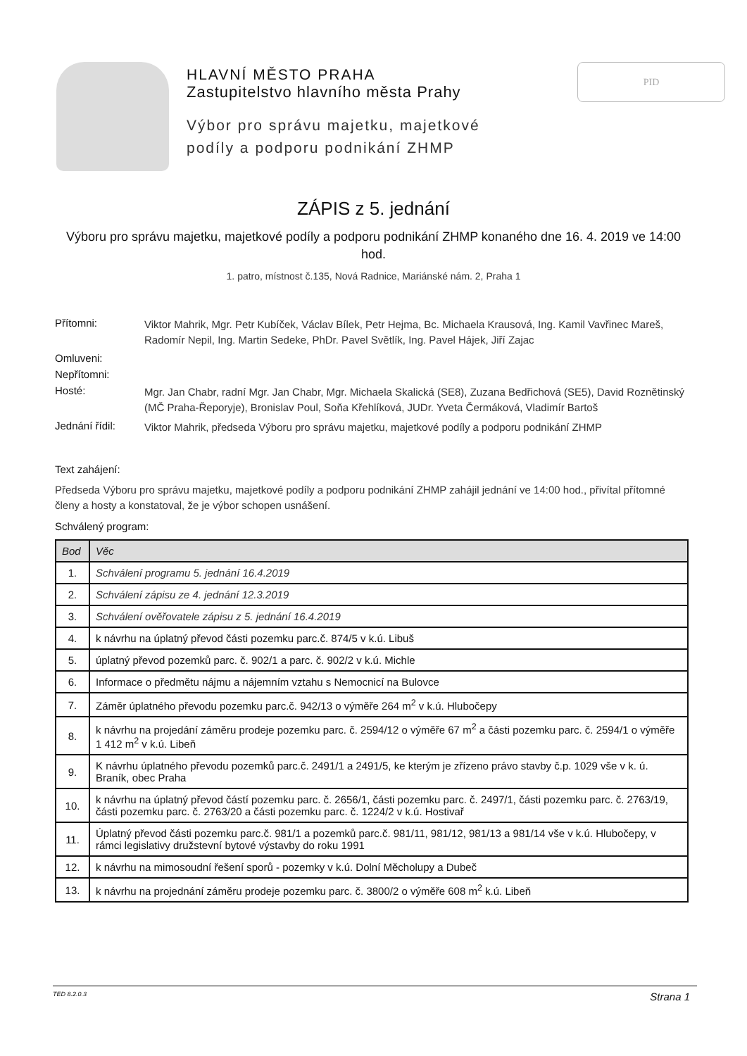HLAVNÍ MĚSTO PRAHA
Zastupitelstvo hlavního města Prahy
Výbor pro správu majetku, majetkové podíly a podporu podnikání ZHMP
PID
ZÁPIS z 5. jednání
Výboru pro správu majetku, majetkové podíly a podporu podnikání ZHMP konaného dne 16. 4. 2019 ve 14:00 hod.
1. patro, místnost č.135, Nová Radnice, Mariánské nám. 2, Praha 1
Přítomni:
Viktor Mahrik, Mgr. Petr Kubíček, Václav Bílek, Petr Hejma, Bc. Michaela Krausová, Ing. Kamil Vavřinec Mareš, Radomír Nepil, Ing. Martin Sedeke, PhDr. Pavel Světlík, Ing. Pavel Hájek, Jiří Zajac
Omluveni:
Nepřítomni:
Hosté:
Mgr. Jan Chabr, radní Mgr. Jan Chabr, Mgr. Michaela Skalická (SE8), Zuzana Bedřichová (SE5), David Roznětinský (MČ Praha-Řeporyje), Bronislav Poul, Soňa Křehlíková, JUDr. Yveta Čermáková, Vladimír Bartoš
Jednání řídil:
Viktor Mahrik, předseda Výboru pro správu majetku, majetkové podíly a podporu podnikání ZHMP
Text zahájení:
Předseda Výboru pro správu majetku, majetkové podíly a podporu podnikání ZHMP zahájil jednání ve 14:00 hod., přivítal přítomné členy a hosty a konstatoval, že je výbor schopen usnášení.
Schválený program:
| Bod | Věc |
| --- | --- |
| 1. | Schválení programu 5. jednání 16.4.2019 |
| 2. | Schválení zápisu ze 4. jednání 12.3.2019 |
| 3. | Schválení ověřovatele zápisu z 5. jednání 16.4.2019 |
| 4. | k návrhu na úplatný převod části pozemku parc.č. 874/5 v k.ú. Libuš |
| 5. | úplatný převod pozemků parc. č. 902/1 a parc. č. 902/2 v k.ú. Michle |
| 6. | Informace o předmětu nájmu a nájemním vztahu s Nemocnicí na Bulovce |
| 7. | Záměr úplatného převodu pozemku parc.č. 942/13 o výměře 264 m<sup>2</sup> v k.ú. Hlubočepy |
| 8. | k návrhu na projedání záměru prodeje pozemku parc. č. 2594/12 o výměře 67 m<sup>2</sup> a části pozemku parc. č. 2594/1 o výměře 1 412 m<sup>2</sup> v k.ú. Libeň |
| 9. | K návrhu úplatného převodu pozemků parc.č. 2491/1 a 2491/5, ke kterým je zřízeno právo stavby č.p. 1029 vše v k. ú. Braník, obec Praha |
| 10. | k návrhu na úplatný převod částí pozemku parc. č. 2656/1, části pozemku parc. č. 2497/1, části pozemku parc. č. 2763/19, části pozemku parc. č. 2763/20 a části pozemku parc. č. 1224/2 v k.ú. Hostivař |
| 11. | Úplatný převod části pozemku parc.č. 981/1 a pozemků parc.č. 981/11, 981/12, 981/13 a 981/14 vše v k.ú. Hlubočepy, v rámci legislativy družstevní bytové výstavby do roku 1991 |
| 12. | k návrhu na mimosoudní řešení sporů - pozemky v k.ú. Dolní Měcholupy a Dubeč |
| 13. | k návrhu na projednání záměru prodeje pozemku parc. č. 3800/2 o výměře 608 m<sup>2</sup> k.ú. Libeň |
TED 8.2.0.3 Strana 1